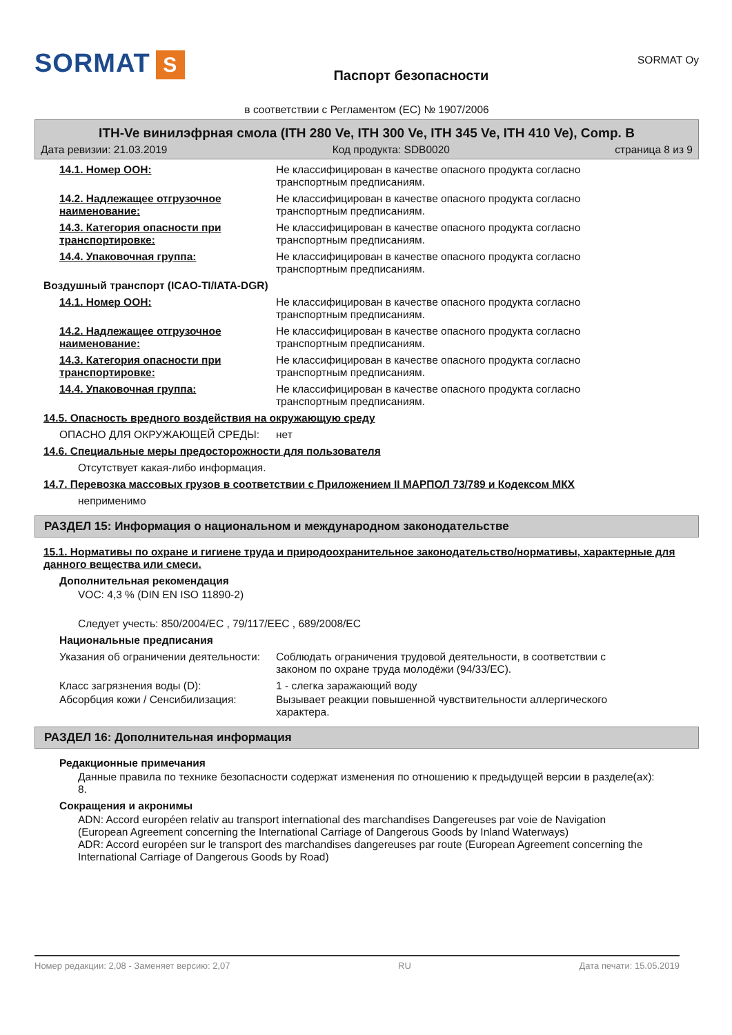SORMAT S
Паспорт безопасности
SORMAT Oy
в соответствии с Регламентом (EC) № 1907/2006
ITH-Ve винилэфрная смола (ITH 280 Ve, ITH 300 Ve, ITH 345 Ve, ITH 410 Ve), Comp. B
Дата ревизии: 21.03.2019 Код продукта: SDB0020 страница 8 из 9
14.1. Номер ООН: Не классифицирован в качестве опасного продукта согласно транспортным предписаниям.
14.2. Надлежащее отгрузочное наименование:
Не классифицирован в качестве опасного продукта согласно транспортным предписаниям.
14.3. Категория опасности при транспортировке:
Не классифицирован в качестве опасного продукта согласно транспортным предписаниям.
14.4. Упаковочная группа: Не классифицирован в качестве опасного продукта согласно транспортным предписаниям.
Воздушный транспорт (ICAO-TI/IATA-DGR)
14.1. Номер ООН: Не классифицирован в качестве опасного продукта согласно транспортным предписаниям.
14.2. Надлежащее отгрузочное наименование:
Не классифицирован в качестве опасного продукта согласно транспортным предписаниям.
14.3. Категория опасности при транспортировке:
Не классифицирован в качестве опасного продукта согласно транспортным предписаниям.
14.4. Упаковочная группа: Не классифицирован в качестве опасного продукта согласно транспортным предписаниям.
14.5. Опасность вредного воздействия на окружающую среду
ОПАСНО ДЛЯ ОКРУЖАЮЩЕЙ СРЕДЫ: нет
14.6. Специальные меры предосторожности для пользователя
Отсутствует какая-либо информация.
14.7. Перевозка массовых грузов в соответствии с Приложением II МАРПОЛ 73/789 и Кодексом МКХ
неприменимо
РАЗДЕЛ 15: Информация о национальном и международном законодательстве
15.1. Нормативы по охране и гигиене труда и природоохранительное законодательство/нормативы, характерные для данного вещества или смеси.
Дополнительная рекомендация
VOC: 4,3 % (DIN EN ISO 11890-2)
Следует учесть: 850/2004/EC , 79/117/EEC , 689/2008/EC
Национальные предписания
Указания об ограничении деятельности:
Соблюдать ограничения трудовой деятельности, в соответствии с законом по охране труда молодёжи (94/33/EC).
Класс загрязнения воды (D): 1 - слегка заражающий воду
Абсорбция кожи / Сенсибилизация: Вызывает реакции повышенной чувствительности аллергического характера.
РАЗДЕЛ 16: Дополнительная информация
Редакционные примечания
Данные правила по технике безопасности содержат изменения по отношению к предыдущей версии в разделе(ах): 8.
Сокращения и акронимы
ADN: Accord européen relativ au transport international des marchandises Dangereuses par voie de Navigation (European Agreement concerning the International Carriage of Dangerous Goods by Inland Waterways)
ADR: Accord européen sur le transport des marchandises dangereuses par route (European Agreement concerning the International Carriage of Dangerous Goods by Road)
Номер редакции: 2,08 - Заменяет версию: 2,07 RU Дата печати: 15.05.2019